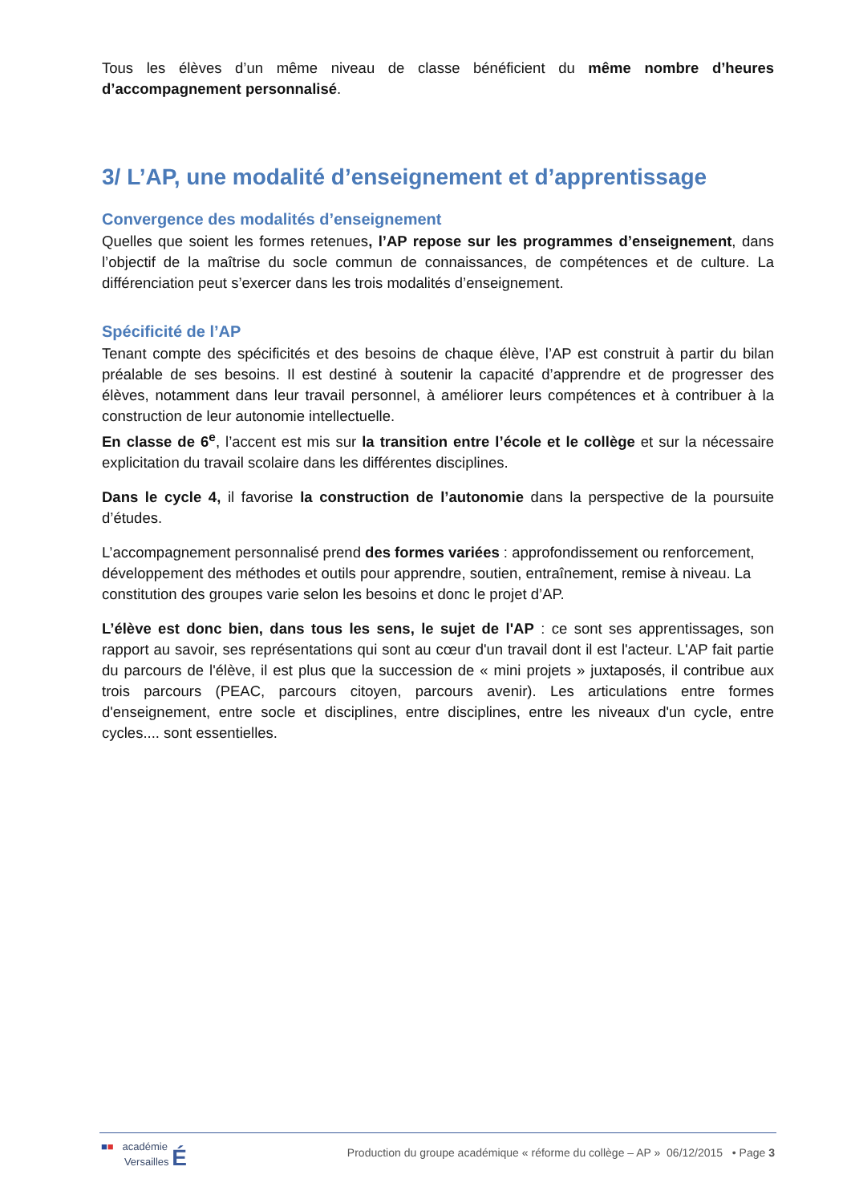Tous les élèves d’un même niveau de classe bénéficient du même nombre d’heures d’accompagnement personnalisé.
3/ L’AP, une modalité d’enseignement et d’apprentissage
Convergence des modalités d’enseignement
Quelles que soient les formes retenues, l’AP repose sur les programmes d’enseignement, dans l’objectif de la maîtrise du socle commun de connaissances, de compétences et de culture. La différenciation peut s’exercer dans les trois modalités d’enseignement.
Spécificité de l’AP
Tenant compte des spécificités et des besoins de chaque élève, l’AP est construit à partir du bilan préalable de ses besoins. Il est destiné à soutenir la capacité d’apprendre et de progresser des élèves, notamment dans leur travail personnel, à améliorer leurs compétences et à contribuer à la construction de leur autonomie intellectuelle.
En classe de 6<sup>e</sup>, l’accent est mis sur la transition entre l’école et le collège et sur la nécessaire explicitation du travail scolaire dans les différentes disciplines.
Dans le cycle 4, il favorise la construction de l’autonomie dans la perspective de la poursuite d’études.
L’accompagnement personnalisé prend des formes variées : approfondissement ou renforcement, développement des méthodes et outils pour apprendre, soutien, entraînement, remise à niveau. La constitution des groupes varie selon les besoins et donc le projet d’AP.
L’élève est donc bien, dans tous les sens, le sujet de l'AP : ce sont ses apprentissages, son rapport au savoir, ses représentations qui sont au cœur d'un travail dont il est l'acteur. L'AP fait partie du parcours de l'élève, il est plus que la succession de « mini projets » juxtaposés, il contribue aux trois parcours (PEAC, parcours citoyen, parcours avenir). Les articulations entre formes d'enseignement, entre socle et disciplines, entre disciplines, entre les niveaux d'un cycle, entre cycles.... sont essentielles.
■■ académie
Versailles É
Production du groupe académique « réforme du collège – AP » 06/12/2015 • Page 3